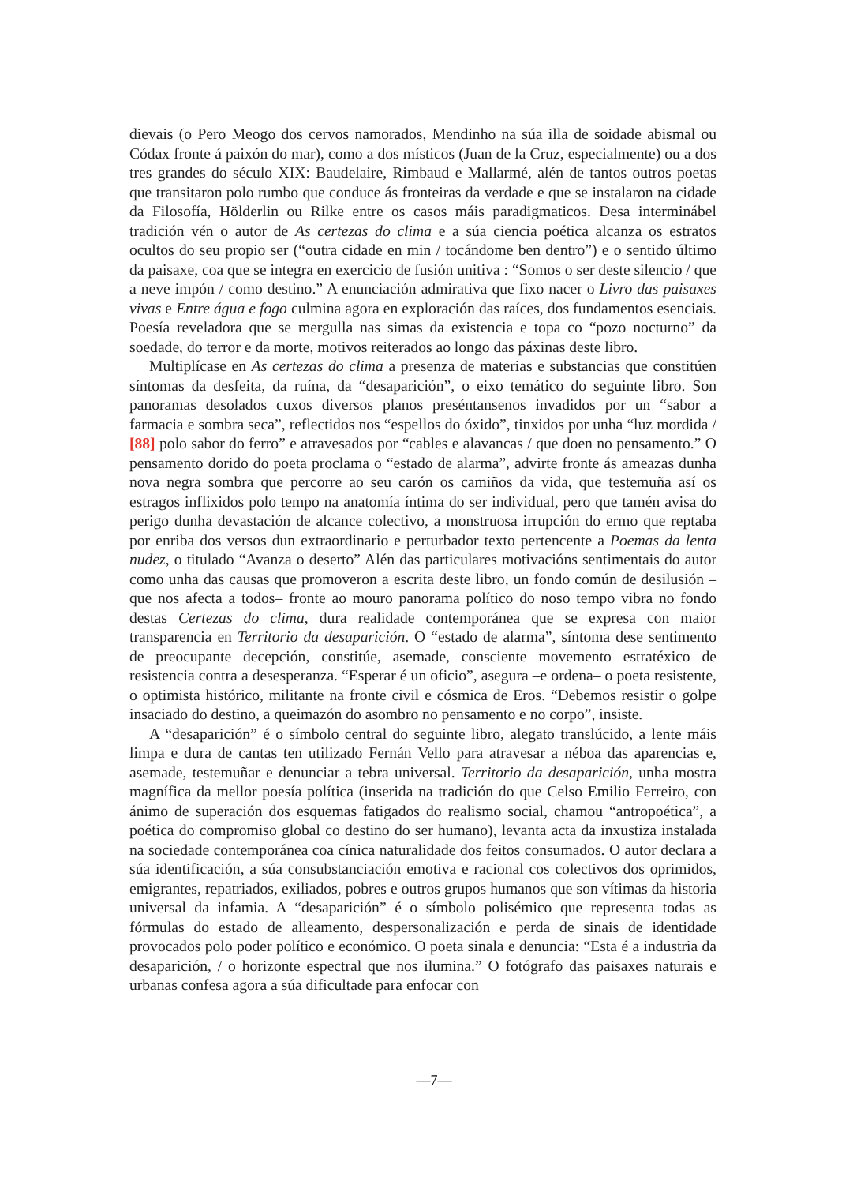dievais (o Pero Meogo dos cervos namorados, Mendinho na súa illa de soidade abismal ou Códax fronte á paixón do mar), como a dos místicos (Juan de la Cruz, especialmente) ou a dos tres grandes do século XIX: Baudelaire, Rimbaud e Mallarmé, alén de tantos outros poetas que transitaron polo rumbo que conduce ás fronteiras da verdade e que se instalaron na cidade da Filosofía, Hölderlin ou Rilke entre os casos máis paradigmaticos. Desa interminábel tradición vén o autor de As certezas do clima e a súa ciencia poética alcanza os estratos ocultos do seu propio ser (“outra cidade en min / tocándome ben dentro”) e o sentido último da paisaxe, coa que se integra en exercicio de fusión unitiva : “Somos o ser deste silencio / que a neve impón / como destino.” A enunciación admirativa que fixo nacer o Livro das paisaxes vivas e Entre água e fogo culmina agora en exploración das raíces, dos fundamentos esenciais. Poesía reveladora que se mergulla nas simas da existencia e topa co “pozo nocturno” da soedade, do terror e da morte, motivos reiterados ao longo das páxinas deste libro.
Multiplícase en As certezas do clima a presenza de materias e substancias que constitúen síntomas da desfeita, da ruína, da “desaparición”, o eixo temático do seguinte libro. Son panoramas desolados cuxos diversos planos preséntansenos invadidos por un “sabor a farmacia e sombra seca”, reflectidos nos “espellos do óxido”, tinxidos por unha “luz mordida / [88] polo sabor do ferro” e atravesados por “cables e alavancas / que doen no pensamento.” O pensamento dorido do poeta proclama o “estado de alarma”, advirte fronte ás ameazas dunha nova negra sombra que percorre ao seu carón os camiños da vida, que testemuña así os estragos inflixidos polo tempo na anatomía íntima do ser individual, pero que tamén avisa do perigo dunha devastación de alcance colectivo, a monstruosa irrupción do ermo que reptaba por enriba dos versos dun extraordinario e perturbador texto pertencente a Poemas da lenta nudez, o titulado “Avanza o deserto” Alén das particulares motivacións sentimentais do autor como unha das causas que promoveron a escrita deste libro, un fondo común de desilusión –que nos afecta a todos– fronte ao mouro panorama político do noso tempo vibra no fondo destas Certezas do clima, dura realidade contemporánea que se expresa con maior transparencia en Territorio da desaparición. O “estado de alarma”, síntoma dese sentimento de preocupante decepción, constitúe, asemade, consciente movemento estratéxico de resistencia contra a desesperanza. “Esperar é un oficio”, asegura –e ordena– o poeta resistente, o optimista histórico, militante na fronte civil e cósmica de Eros. “Debemos resistir o golpe insaciado do destino, a queimazón do asombro no pensamento e no corpo”, insiste.
A “desaparición” é o símbolo central do seguinte libro, alegato translúcido, a lente máis limpa e dura de cantas ten utilizado Fernán Vello para atravesar a néboa das aparencias e, asemade, testemuñar e denunciar a tebra universal. Territorio da desaparición, unha mostra magnífica da mellor poesía política (inserida na tradición do que Celso Emilio Ferreiro, con ánimo de superación dos esquemas fatigados do realismo social, chamou “antropoética”, a poética do compromiso global co destino do ser humano), levanta acta da inxustiza instalada na sociedade contemporánea coa cínica naturalidade dos feitos consumados. O autor declara a súa identificación, a súa consubstanciación emotiva e racional cos colectivos dos oprimidos, emigrantes, repatriados, exiliados, pobres e outros grupos humanos que son vítimas da historia universal da infamia. A “desaparición” é o símbolo polisémico que representa todas as fórmulas do estado de alleamento, despersonalización e perda de sinais de identidade provocados polo poder político e económico. O poeta sinala e denuncia: “Esta é a industria da desaparición, / o horizonte espectral que nos ilumina.” O fotógrafo das paisaxes naturais e urbanas confesa agora a súa dificultade para enfocar con
—7—